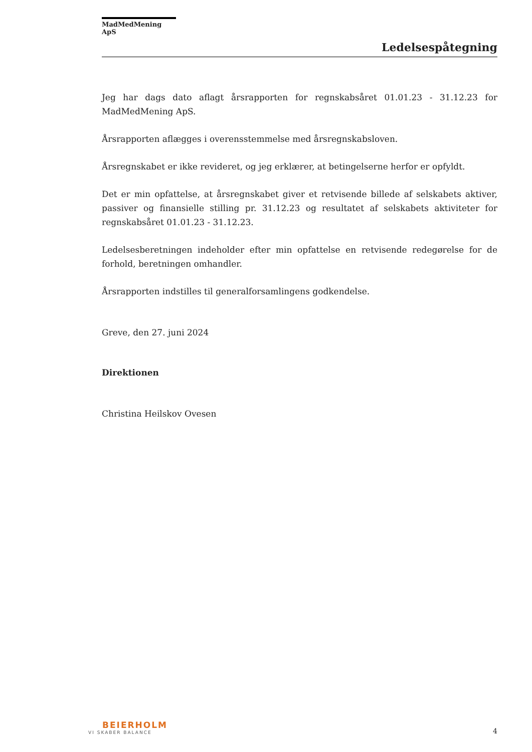MadMedMening ApS
Ledelsespåtegning
Jeg har dags dato aflagt årsrapporten for regnskabsåret 01.01.23 - 31.12.23 for MadMedMening ApS.
Årsrapporten aflægges i overensstemmelse med årsregnskabsloven.
Årsregnskabet er ikke revideret, og jeg erklærer, at betingelserne herfor er opfyldt.
Det er min opfattelse, at årsregnskabet giver et retvisende billede af selskabets aktiver, passiver og finansielle stilling pr. 31.12.23 og resultatet af selskabets aktiviteter for regnskabsåret 01.01.23 - 31.12.23.
Ledelsesberetningen indeholder efter min opfattelse en retvisende redegørelse for de forhold, beretningen omhandler.
Årsrapporten indstilles til generalforsamlingens godkendelse.
Greve, den 27. juni 2024
Direktionen
Christina Heilskov Ovesen
BEIERHOLM
VI SKABER BALANCE
4